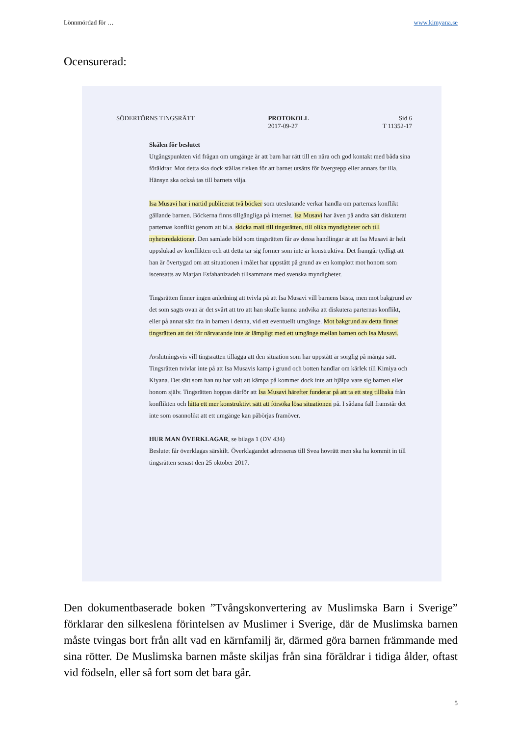Lönnmördad för … www.kimyana.se
Ocensurerad:
SÖDERTÖRNS TINGSRÄTT PROTOKOLL
2017-09-27 Sid 6
T 11352-17
Skälen för beslutet
Utgångspunkten vid frågan om umgänge är att barn har rätt till en nära och god kontakt med båda sina föräldrar. Mot detta ska dock ställas risken för att barnet utsätts för övergrepp eller annars far illa. Hänsyn ska också tas till barnets vilja.
Isa Musavi har i närtid publicerat två böcker som uteslutande verkar handla om parternas konflikt gällande barnen. Böckerna finns tillgängliga på internet. Isa Musavi har även på andra sätt diskuterat parternas konflikt genom att bl.a. skicka mail till tingsrätten, till olika myndigheter och till nyhetsredaktioner. Den samlade bild som tingsrätten får av dessa handlingar är att Isa Musavi är helt uppslukad av konflikten och att detta tar sig former som inte är konstruktiva. Det framgår tydligt att han är övertygad om att situationen i målet har uppstått på grund av en komplott mot honom som iscensatts av Marjan Esfahanizadeh tillsammans med svenska myndigheter.
Tingsrätten finner ingen anledning att tvivla på att Isa Musavi vill barnens bästa, men mot bakgrund av det som sagts ovan är det svårt att tro att han skulle kunna undvika att diskutera parternas konflikt, eller på annat sätt dra in barnen i denna, vid ett eventuellt umgänge. Mot bakgrund av detta finner tingsrätten att det för närvarande inte är lämpligt med ett umgänge mellan barnen och Isa Musavi.
Avslutningsvis vill tingsrätten tillägga att den situation som har uppstått är sorglig på många sätt. Tingsrätten tvivlar inte på att Isa Musavis kamp i grund och botten handlar om kärlek till Kimiya och Kiyana. Det sätt som han nu har valt att kämpa på kommer dock inte att hjälpa vare sig barnen eller honom själv. Tingsrätten hoppas därför att Isa Musavi härefter funderar på att ta ett steg tillbaka från konflikten och hitta ett mer konstruktivt sätt att försöka lösa situationen på. I sådana fall framstår det inte som osannolikt att ett umgänge kan påbörjas framöver.
HUR MAN ÖVERKLAGAR, se bilaga 1 (DV 434)
Beslutet får överklagas särskilt. Överklagandet adresseras till Svea hovrätt men ska ha kommit in till tingsrätten senast den 25 oktober 2017.
Den dokumentbaserade boken ”Tvångskonvertering av Muslimska Barn i Sverige” förklarar den silkeslena förintelsen av Muslimer i Sverige, där de Muslimska barnen måste tvingas bort från allt vad en kärnfamilj är, därmed göra barnen främmande med sina rötter. De Muslimska barnen måste skiljas från sina föräldrar i tidiga ålder, oftast vid födseln, eller så fort som det bara går.
5